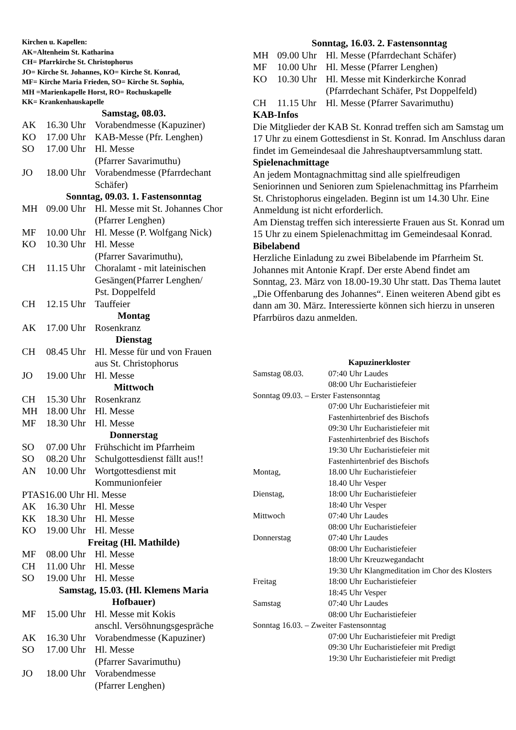Kirchen u. Kapellen:
AK=Altenheim St. Katharina
CH= Pfarrkirche St. Christophorus
JO= Kirche St. Johannes, KO= Kirche St. Konrad,
MF= Kirche Maria Frieden, SO= Kirche St. Sophia,
MH =Marienkapelle Horst, RO= Rochuskapelle
KK= Krankenhauskapelle
Samstag, 08.03.
AK 16.30 Uhr Vorabendmesse (Kapuziner)
KO 17.00 Uhr KAB-Messe (Pfr. Lenghen)
SO 17.00 Uhr Hl. Messe
(Pfarrer Savarimuthu)
JO 18.00 Uhr Vorabendmesse (Pfarrdechant
Schäfer)
Sonntag, 09.03. 1. Fastensonntag
MH 09.00 Uhr Hl. Messe mit St. Johannes Chor
(Pfarrer Lenghen)
MF 10.00 Uhr Hl. Messe (P. Wolfgang Nick)
KO 10.30 Uhr Hl. Messe
(Pfarrer Savarimuthu),
CH 11.15 Uhr Choralamt - mit lateinischen Gesängen(Pfarrer Lenghen/
Pst. Doppelfeld
CH 12.15 Uhr Tauffeier
Montag
AK 17.00 Uhr Rosenkranz
Dienstag
CH 08.45 Uhr Hl. Messe für und von Frauen
aus St. Christophorus
JO 19.00 Uhr Hl. Messe
Mittwoch
CH 15.30 Uhr Rosenkranz
MH 18.00 Uhr Hl. Messe
MF 18.30 Uhr Hl. Messe
Donnerstag
SO 07.00 Uhr Frühschicht im Pfarrheim
SO 08.20 Uhr Schulgottesdienst fällt aus!!
AN 10.00 Uhr Wortgottesdienst mit
Kommunionfeier
PTAS16.00 Uhr Hl. Messe
AK 16.30 Uhr Hl. Messe
KK 18.30 Uhr Hl. Messe
KO 19.00 Uhr Hl. Messe
Freitag (Hl. Mathilde)
MF 08.00 Uhr Hl. Messe
CH 11.00 Uhr Hl. Messe
SO 19.00 Uhr Hl. Messe
Samstag, 15.03. (Hl. Klemens Maria
Hofbauer)
MF 15.00 Uhr Hl. Messe mit Kokis
anschl. Versöhnungsgespräche
AK 16.30 Uhr Vorabendmesse (Kapuziner)
SO 17.00 Uhr Hl. Messe
(Pfarrer Savarimuthu)
JO 18.00 Uhr Vorabendmesse
(Pfarrer Lenghen)
Sonntag, 16.03. 2. Fastensonntag
MH 09.00 Uhr Hl. Messe (Pfarrdechant Schäfer)
MF 10.00 Uhr Hl. Messe (Pfarrer Lenghen)
KO 10.30 Uhr Hl. Messe mit Kinderkirche Konrad
(Pfarrdechant Schäfer, Pst Doppelfeld)
CH 11.15 Uhr Hl. Messe (Pfarrer Savarimuthu)
KAB-Infos
Die Mitglieder der KAB St. Konrad treffen sich am Samstag um 17 Uhr zu einem Gottesdienst in St. Konrad. Im Anschluss daran findet im Gemeindesaal die Jahreshauptversammlung statt.
Spielenachmittage
An jedem Montagnachmittag sind alle spielfreudigen Seniorinnen und Senioren zum Spielenachmittag ins Pfarrheim St. Christophorus eingeladen. Beginn ist um 14.30 Uhr. Eine Anmeldung ist nicht erforderlich.
Am Dienstag treffen sich interessierte Frauen aus St. Konrad um 15 Uhr zu einem Spielenachmittag im Gemeindesaal Konrad.
Bibelabend
Herzliche Einladung zu zwei Bibelabende im Pfarrheim St. Johannes mit Antonie Krapf. Der erste Abend findet am Sonntag, 23. März von 18.00-19.30 Uhr statt. Das Thema lautet „Die Offenbarung des Johannes“. Einen weiteren Abend gibt es dann am 30. März. Interessierte können sich hierzu in unseren Pfarrbüros dazu anmelden.
Kapuzinerkloster
Samstag 08.03. 07:40 Uhr Laudes
08:00 Uhr Eucharistiefeier
Sonntag 09.03. – Erster Fastensonntag
07:00 Uhr Eucharistiefeier mit
Fastenhirtenbrief des Bischofs
09:30 Uhr Eucharistiefeier mit
Fastenhirtenbrief des Bischofs
19:30 Uhr Eucharistiefeier mit
Fastenhirtenbrief des Bischofs
Montag, 18.00 Uhr Eucharistiefeier
18.40 Uhr Vesper
Dienstag, 18:00 Uhr Eucharistiefeier
18:40 Uhr Vesper
Mittwoch 07:40 Uhr Laudes
08:00 Uhr Eucharistiefeier
Donnerstag 07:40 Uhr Laudes
08:00 Uhr Eucharistiefeier
18:00 Uhr Kreuzwegandacht
19:30 Uhr Klangmeditation im Chor des Klosters
Freitag 18:00 Uhr Eucharistiefeier
18:45 Uhr Vesper
Samstag 07:40 Uhr Laudes
08:00 Uhr Eucharistiefeier
Sonntag 16.03. – Zweiter Fastensonntag
07:00 Uhr Eucharistiefeier mit Predigt
09:30 Uhr Eucharistiefeier mit Predigt
19:30 Uhr Eucharistiefeier mit Predigt